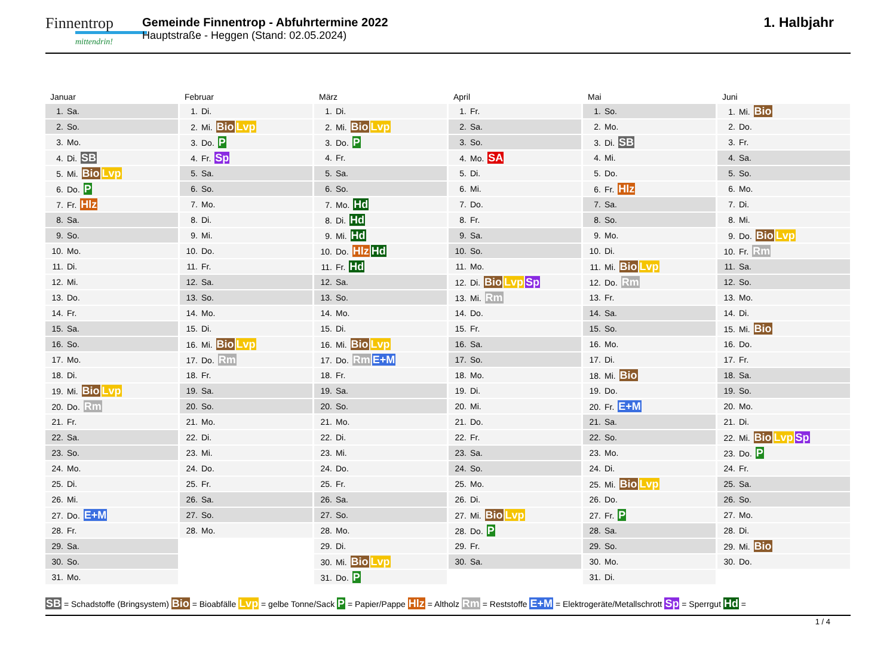Finnentrop
mittendrin!
Gemeinde Finnentrop - Abfuhrtermine 2022
Hauptstraße - Heggen (Stand: 02.05.2024)
1. Halbjahr
Januar
| 1. Sa. |
| 2. So. |
| 3. Mo. |
| 4. Di. SB |
| 5. Mi. Bio Lvp |
| 6. Do. P |
| 7. Fr. Hlz |
| 8. Sa. |
| 9. So. |
| 10. Mo. |
| 11. Di. |
| 12. Mi. |
| 13. Do. |
| 14. Fr. |
| 15. Sa. |
| 16. So. |
| 17. Mo. |
| 18. Di. |
| 19. Mi. Bio Lvp |
| 20. Do. Rm |
| 21. Fr. |
| 22. Sa. |
| 23. So. |
| 24. Mo. |
| 25. Di. |
| 26. Mi. |
| 27. Do. E+M |
| 28. Fr. |
| 29. Sa. |
| 30. So. |
| 31. Mo. |
Februar
| 1. Di. |
| 2. Mi. Bio Lvp |
| 3. Do. P |
| 4. Fr. Sp |
| 5. Sa. |
| 6. So. |
| 7. Mo. |
| 8. Di. |
| 9. Mi. |
| 10. Do. |
| 11. Fr. |
| 12. Sa. |
| 13. So. |
| 14. Mo. |
| 15. Di. |
| 16. Mi. Bio Lvp |
| 17. Do. Rm |
| 18. Fr. |
| 19. Sa. |
| 20. So. |
| 21. Mo. |
| 22. Di. |
| 23. Mi. |
| 24. Do. |
| 25. Fr. |
| 26. Sa. |
| 27. So. |
| 28. Mo. |
März
| 1. Di. |
| 2. Mi. Bio Lvp |
| 3. Do. P |
| 4. Fr. |
| 5. Sa. |
| 6. So. |
| 7. Mo. Hd |
| 8. Di. Hd |
| 9. Mi. Hd |
| 10. Do. Hlz Hd |
| 11. Fr. Hd |
| 12. Sa. |
| 13. So. |
| 14. Mo. |
| 15. Di. |
| 16. Mi. Bio Lvp |
| 17. Do. Rm E+M |
| 18. Fr. |
| 19. Sa. |
| 20. So. |
| 21. Mo. |
| 22. Di. |
| 23. Mi. |
| 24. Do. |
| 25. Fr. |
| 26. Sa. |
| 27. So. |
| 28. Mo. |
| 29. Di. |
| 30. Mi. Bio Lvp |
| 31. Do. P |
April
| 1. Fr. |
| 2. Sa. |
| 3. So. |
| 4. Mo. SA |
| 5. Di. |
| 6. Mi. |
| 7. Do. |
| 8. Fr. |
| 9. Sa. |
| 10. So. |
| 11. Mo. |
| 12. Di. Bio Lvp Sp |
| 13. Mi. Rm |
| 14. Do. |
| 15. Fr. |
| 16. Sa. |
| 17. So. |
| 18. Mo. |
| 19. Di. |
| 20. Mi. |
| 21. Do. |
| 22. Fr. |
| 23. Sa. |
| 24. So. |
| 25. Mo. |
| 26. Di. |
| 27. Mi. Bio Lvp |
| 28. Do. P |
| 29. Fr. |
| 30. Sa. |
Mai
| 1. So. |
| 2. Mo. |
| 3. Di. SB |
| 4. Mi. |
| 5. Do. |
| 6. Fr. Hlz |
| 7. Sa. |
| 8. So. |
| 9. Mo. |
| 10. Di. |
| 11. Mi. Bio Lvp |
| 12. Do. Rm |
| 13. Fr. |
| 14. Sa. |
| 15. So. |
| 16. Mo. |
| 17. Di. |
| 18. Mi. Bio |
| 19. Do. |
| 20. Fr. E+M |
| 21. Sa. |
| 22. So. |
| 23. Mo. |
| 24. Di. |
| 25. Mi. Bio Lvp |
| 26. Do. |
| 27. Fr. P |
| 28. Sa. |
| 29. So. |
| 30. Mo. |
| 31. Di. |
Juni
| 1. Mi. Bio |
| 2. Do. |
| 3. Fr. |
| 4. Sa. |
| 5. So. |
| 6. Mo. |
| 7. Di. |
| 8. Mi. |
| 9. Do. Bio Lvp |
| 10. Fr. Rm |
| 11. Sa. |
| 12. So. |
| 13. Mo. |
| 14. Di. |
| 15. Mi. Bio |
| 16. Do. |
| 17. Fr. |
| 18. Sa. |
| 19. So. |
| 20. Mo. |
| 21. Di. |
| 22. Mi. Bio Lvp Sp |
| 23. Do. P |
| 24. Fr. |
| 25. Sa. |
| 26. So. |
| 27. Mo. |
| 28. Di. |
| 29. Mi. Bio |
| 30. Do. |
SB = Schadstoffe (Bringsystem) Bio = Bioabfälle Lvp = gelbe Tonne/Sack P = Papier/Pappe Hlz = Altholz Rm = Reststoffe E+M = Elektrogeräte/Metallschrott Sp = Sperrgut Hd =
1 / 4